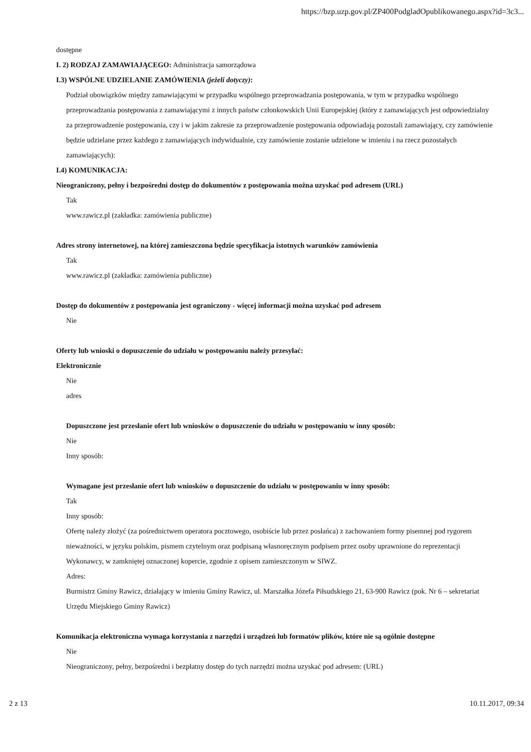https://bzp.uzp.gov.pl/ZP400PodgladOpublikowanego.aspx?id=3c3...
dostępne
I. 2) RODZAJ ZAMAWIAJĄCEGO: Administracja samorządowa
I.3) WSPÓLNE UDZIELANIE ZAMÓWIENIA (jeżeli dotyczy):
Podział obowiązków między zamawiającymi w przypadku wspólnego przeprowadzania postępowania, w tym w przypadku wspólnego przeprowadzania postępowania z zamawiającymi z innych państw członkowskich Unii Europejskiej (który z zamawiających jest odpowiedzialny za przeprowadzenie postępowania, czy i w jakim zakresie za przeprowadzenie postępowania odpowiadają pozostali zamawiający, czy zamówienie będzie udzielane przez każdego z zamawiających indywidualnie, czy zamówienie zostanie udzielone w imieniu i na rzecz pozostałych zamawiających):
I.4) KOMUNIKACJA:
Nieograniczony, pełny i bezpośredni dostęp do dokumentów z postępowania można uzyskać pod adresem (URL)
Tak
www.rawicz.pl (zakładka: zamówienia publiczne)
Adres strony internetowej, na której zamieszczona będzie specyfikacja istotnych warunków zamówienia
Tak
www.rawicz.pl (zakładka: zamówienia publiczne)
Dostęp do dokumentów z postępowania jest ograniczony - więcej informacji można uzyskać pod adresem
Nie
Oferty lub wnioski o dopuszczenie do udziału w postępowaniu należy przesyłać:
Elektronicznie
Nie
adres
Dopuszczone jest przesłanie ofert lub wniosków o dopuszczenie do udziału w postępowaniu w inny sposób:
Nie
Inny sposób:
Wymagane jest przesłanie ofert lub wniosków o dopuszczenie do udziału w postępowaniu w inny sposób:
Tak
Inny sposób:
Ofertę należy złożyć (za pośrednictwem operatora pocztowego, osobiście lub przez posłańca) z zachowaniem formy pisemnej pod rygorem nieważności, w języku polskim, pismem czytelnym oraz podpisaną własnoręcznym podpisem przez osoby uprawnione do reprezentacji Wykonawcy, w zamkniętej oznaczonej kopercie, zgodnie z opisem zamieszczonym w SIWZ.
Adres:
Burmistrz Gminy Rawicz, działający w imieniu Gminy Rawicz, ul. Marszałka Józefa Piłsudskiego 21, 63-900 Rawicz (pok. Nr 6 – sekretariat Urzędu Miejskiego Gminy Rawicz)
Komunikacja elektroniczna wymaga korzystania z narzędzi i urządzeń lub formatów plików, które nie są ogólnie dostępne
Nie
Nieograniczony, pełny, bezpośredni i bezpłatny dostęp do tych narzędzi można uzyskać pod adresem: (URL)
2 z 13 10.11.2017, 09:34